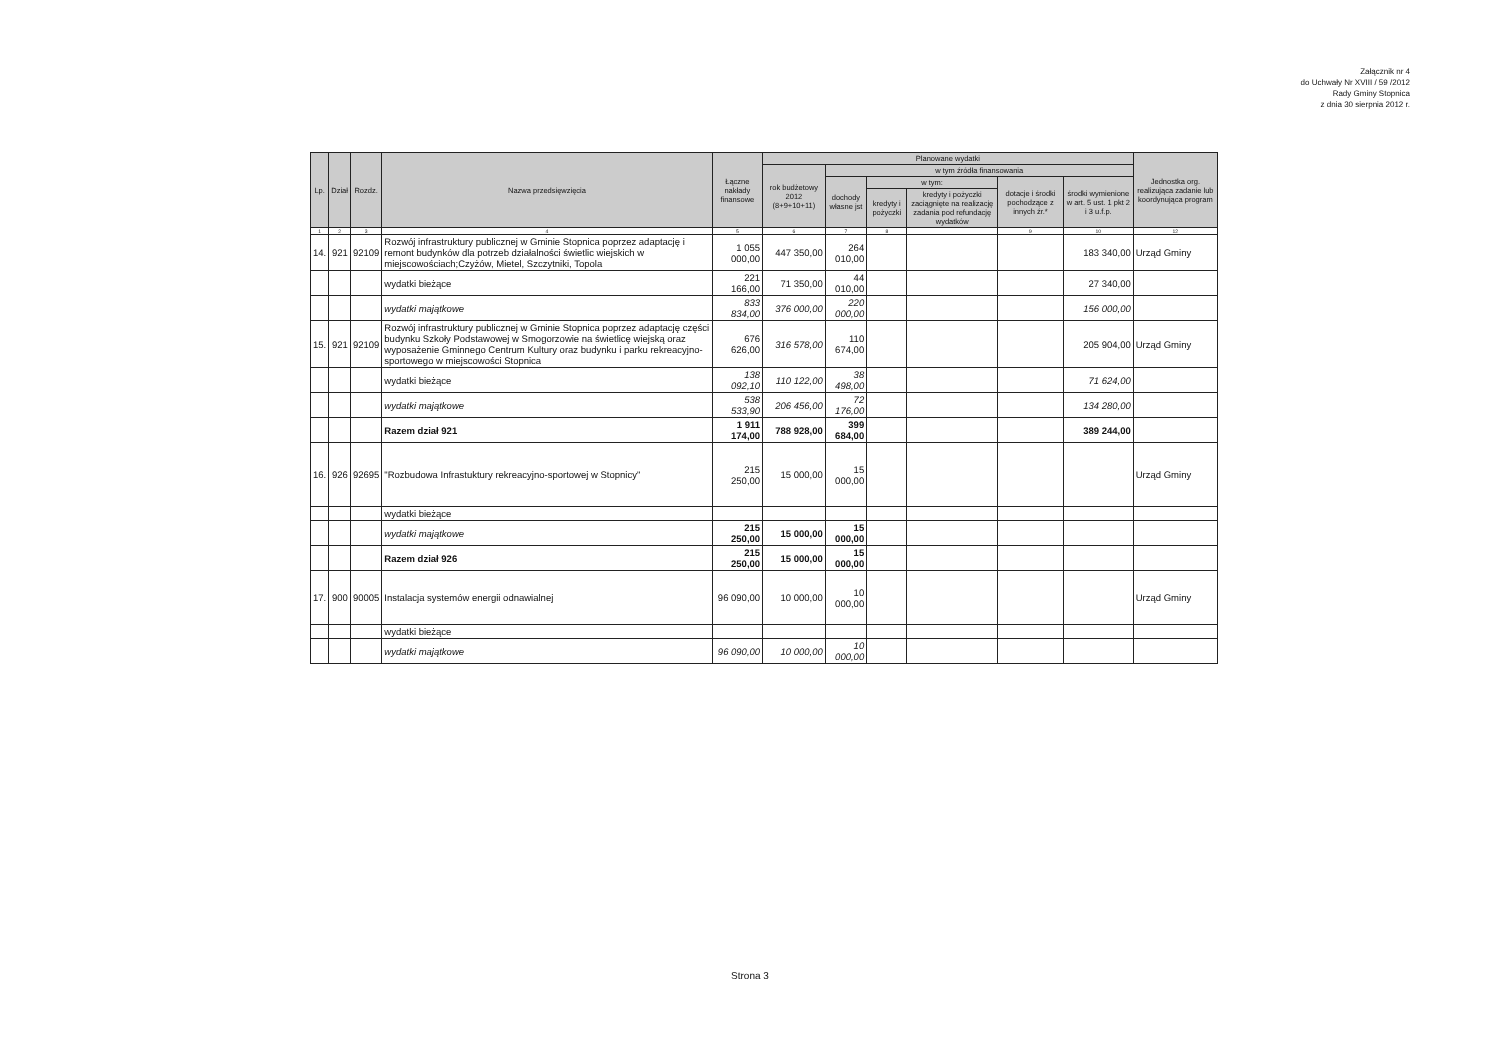Załącznik nr 4
do Uchwały Nr XVIII / 59 /2012
Rady Gminy Stopnica
z dnia 30 sierpnia 2012 r.
| Lp. | Dział | Rozdz. | Nazwa przedsięwzięcia | Łączne nakłady finansowe | Planowane wydatki | | | | | | Jednostka org. realizująca zadanie lub koordynująca program |
| --- | --- | --- | --- | --- | --- | --- | --- | --- | --- | --- | --- |
| | | | | | rok budżetowy 2012 (8+9+10+11) | w tym źródła finansowania | | | | | |
| | | | | | | dochody własne jst | w tym: | | dotacje i środki pochodzące z innych źr.* | środki wymienione w art. 5 ust. 1 pkt 2 i 3 u.f.p. | |
| | | | | | | | kredyty i pożyczki | kredyty i pożyczki zaciągnięte na realizację zadania pod refundację wydatków | | | |
| 1 | 2 | 3 | 4 | 5 | 6 | 7 | 8 | | 9 | 10 | 12 |
| 14. | 921 | 92109 | Rozwój infrastruktury publicznej w Gminie Stopnica poprzez adaptację i remont budynków dla potrzeb działalności świetlic wiejskich w miejscowościach;Czyżów, Mietel, Szczytniki, Topola | 1 055 000,00 | 447 350,00 | 264 010,00 | | | | 183 340,00 | Urząd Gminy |
| | | | wydatki bieżące | 221 166,00 | 71 350,00 | 44 010,00 | | | | 27 340,00 | |
| | | | wydatki majątkowe | 833 834,00 | 376 000,00 | 220 000,00 | | | | 156 000,00 | |
| 15. | 921 | 92109 | Rozwój infrastruktury publicznej w Gminie Stopnica poprzez adaptację części budynku Szkoły Podstawowej w Smogorzowie na świetlicę wiejską oraz wyposażenie Gminnego Centrum Kultury oraz budynku i parku rekreacyjno-sportowego w miejscowości Stopnica | 676 626,00 | 316 578,00 | 110 674,00 | | | | 205 904,00 | Urząd Gminy |
| | | | wydatki bieżące | 138 092,10 | 110 122,00 | 38 498,00 | | | | 71 624,00 | |
| | | | wydatki majątkowe | 538 533,90 | 206 456,00 | 72 176,00 | | | | 134 280,00 | |
| | | | Razem dział 921 | 1 911 174,00 | 788 928,00 | 399 684,00 | | | | 389 244,00 | |
| 16. | 926 | 92695 | "Rozbudowa Infrastuktury rekreacyjno-sportowej w Stopnicy" | 215 250,00 | 15 000,00 | 15 000,00 | | | | | Urząd Gminy |
| | | | wydatki bieżące | | | | | | | | |
| | | | wydatki majątkowe | 215 250,00 | 15 000,00 | 15 000,00 | | | | | |
| | | | Razem dział 926 | 215 250,00 | 15 000,00 | 15 000,00 | | | | | |
| 17. | 900 | 90005 | Instalacja systemów energii odnawialnej | 96 090,00 | 10 000,00 | 10 000,00 | | | | | Urząd Gminy |
| | | | wydatki bieżące | | | | | | | | |
| | | | wydatki majątkowe | 96 090,00 | 10 000,00 | 10 000,00 | | | | | |
Strona 3